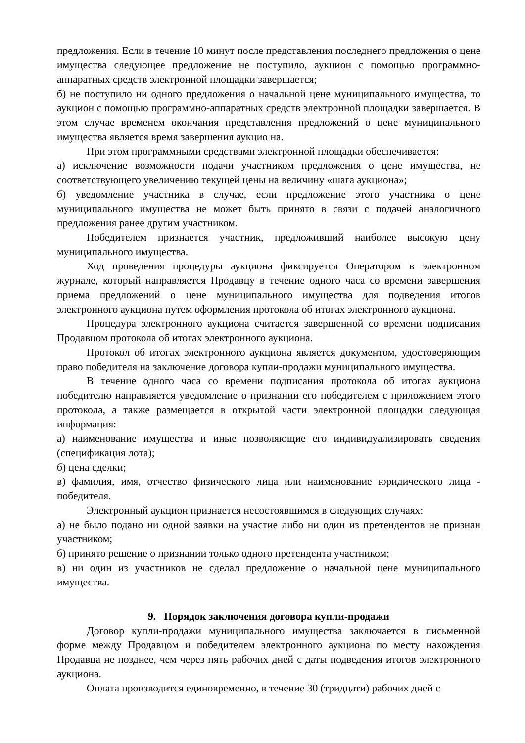предложения. Если в течение 10 минут после представления последнего предложения о цене имущества следующее предложение не поступило, аукцион с помощью программно-аппаратных средств электронной площадки завершается;
б) не поступило ни одного предложения о начальной цене муниципального имущества, то аукцион с помощью программно-аппаратных средств электронной площадки завершается. В этом случае временем окончания представления предложений о цене муниципального имущества является время завершения аукцио на.
При этом программными средствами электронной площадки обеспечивается:
а) исключение возможности подачи участником предложения о цене имущества, не соответствующего увеличению текущей цены на величину «шага аукциона»;
б) уведомление участника в случае, если предложение этого участника о цене муниципального имущества не может быть принято в связи с подачей аналогичного предложения ранее другим участником.
Победителем признается участник, предложивший наиболее высокую цену муниципального имущества.
Ход проведения процедуры аукциона фиксируется Оператором в электронном журнале, который направляется Продавцу в течение одного часа со времени завершения приема предложений о цене муниципального имущества для подведения итогов электронного аукциона путем оформления протокола об итогах электронного аукциона.
Процедура электронного аукциона считается завершенной со времени подписания Продавцом протокола об итогах электронного аукциона.
Протокол об итогах электронного аукциона является документом, удостоверяющим право победителя на заключение договора купли-продажи муниципального имущества.
В течение одного часа со времени подписания протокола об итогах аукциона победителю направляется уведомление о признании его победителем с приложением этого протокола, а также размещается в открытой части электронной площадки следующая информация:
а) наименование имущества и иные позволяющие его индивидуализировать сведения (спецификация лота);
б) цена сделки;
в) фамилия, имя, отчество физического лица или наименование юридического лица - победителя.
Электронный аукцион признается несостоявшимся в следующих случаях:
а) не было подано ни одной заявки на участие либо ни один из претендентов не признан участником;
б) принято решение о признании только одного претендента участником;
в) ни один из участников не сделал предложение о начальной цене муниципального имущества.
9. Порядок заключения договора купли-продажи
Договор купли-продажи муниципального имущества заключается в письменной форме между Продавцом и победителем электронного аукциона по месту нахождения Продавца не позднее, чем через пять рабочих дней с даты подведения итогов электронного аукциона.
Оплата производится единовременно, в течение 30 (тридцати) рабочих дней с